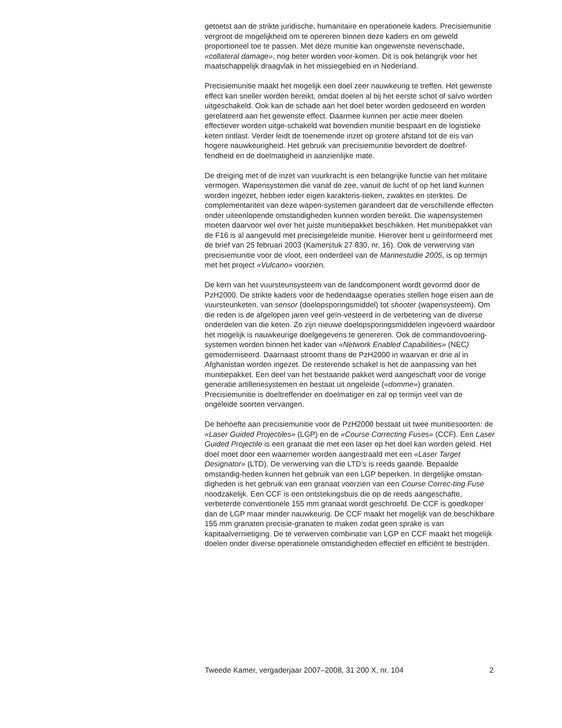getoetst aan de strikte juridische, humanitaire en operationele kaders. Precisiemunitie vergroot de mogelijkheid om te opereren binnen deze kaders en om geweld proportioneel toe te passen. Met deze munitie kan ongewenste nevenschade, «collateral damage», nog beter worden voor-komen. Dit is ook belangrijk voor het maatschappelijk draagvlak in het missiegebied en in Nederland.
Precisiemunitie maakt het mogelijk een doel zeer nauwkeurig te treffen. Het gewenste effect kan sneller worden bereikt, omdat doelen al bij het eerste schot of salvo worden uitgeschakeld. Ook kan de schade aan het doel beter worden gedoseerd en worden gerelateerd aan het gewenste effect. Daarmee kunnen per actie meer doelen effectiever worden uitge-schakeld wat bovendien munitie bespaart en de logistieke keten ontlast. Verder leidt de toenemende inzet op grotere afstand tot de eis van hogere nauwkeurigheid. Het gebruik van precisiemunitie bevordert de doeltref-fendheid en de doelmatigheid in aanzienlijke mate.
De dreiging met of de inzet van vuurkracht is een belangrijke functie van het militaire vermogen. Wapensystemen die vanaf de zee, vanuit de lucht of op het land kunnen worden ingezet, hebben ieder eigen karakteris-tieken, zwaktes en sterktes. De complementariteit van deze wapen-systemen garandeert dat de verschillende effecten onder uiteenlopende omstandigheden kunnen worden bereikt. Die wapensystemen moeten daarvoor wel over het juiste munitiepakket beschikken. Het munitiepakket van de F16 is al aangevuld met precisiegeleide munitie. Hierover bent u geïnformeerd met de brief van 25 februari 2003 (Kamerstuk 27 830, nr. 16). Ook de verwerving van precisiemunitie voor de vloot, een onderdeel van de Marinestudie 2005, is op termijn met het project «Vulcano» voorzien.
De kern van het vuursteunsysteem van de landcomponent wordt gevormd door de PzH2000. De strikte kaders voor de hedendaagse operaties stellen hoge eisen aan de vuursteunketen, van sensor (doelopsporingsmiddel) tot shooter (wapensysteem). Om die reden is de afgelopen jaren veel geïn-vesteerd in de verbetering van de diverse onderdelen van die keten. Zo zijn nieuwe doelopsporingsmiddelen ingevoerd waardoor het mogelijk is nauwkeurige doelgegevens te genereren. Ook de commandovoering-systemen worden binnen het kader van «Network Enabled Capabilities» (NEC) gemoderniseerd. Daarnaast stroomt thans de PzH2000 in waarvan er drie al in Afghanistan worden ingezet. De resterende schakel is het de aanpassing van het munitiepakket. Een deel van het bestaande pakket werd aangeschaft voor de vorige generatie artilleriesystemen en bestaat uit ongeleide («domme») granaten. Precisiemunitie is doeltreffender en doelmatiger en zal op termijn veel van de ongeleide soorten vervangen.
De behoefte aan precisiemunitie voor de PzH2000 bestaat uit twee munitiesoorten: de «Laser Guided Projectiles» (LGP) en de «Course Correcting Fuses» (CCF). Een Laser Guided Projectile is een granaat die met een laser op het doel kan worden geleid. Het doel moet door een waarnemer worden aangestraald met een «Laser Target Designator» (LTD). De verwerving van die LTD’s is reeds gaande. Bepaalde omstandig-heden kunnen het gebruik van een LGP beperken. In dergelijke omstan-digheden is het gebruik van een granaat voorzien van een Course Correc-ting Fuse noodzakelijk. Een CCF is een ontstekingsbuis die op de reeds aangeschafte, verbeterde conventionele 155 mm granaat wordt geschroefd. De CCF is goedkoper dan de LGP maar minder nauwkeurig. De CCF maakt het mogelijk van de beschikbare 155 mm granaten precisie-granaten te maken zodat geen sprake is van kapitaalvernietiging. De te verwerven combinatie van LGP en CCF maakt het mogelijk doelen onder diverse operationele omstandigheden effectief en efficiënt te bestrijden.
Tweede Kamer, vergaderjaar 2007–2008, 31 200 X, nr. 104 2